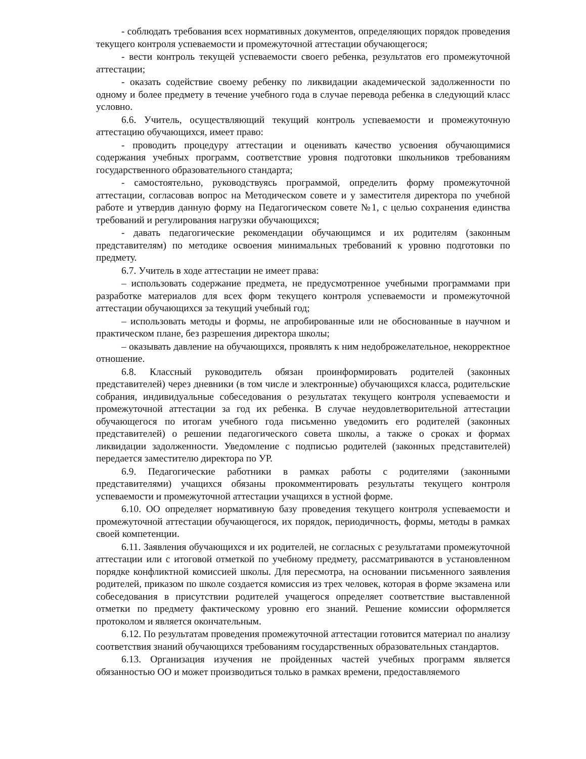- соблюдать требования всех нормативных документов, определяющих порядок проведения текущего контроля успеваемости и промежуточной аттестации обучающегося;
- вести контроль текущей успеваемости своего ребенка, результатов его промежуточной аттестации;
- оказать содействие своему ребенку по ликвидации академической задолженности по одному и более предмету в течение учебного года в случае перевода ребенка в следующий класс условно.
6.6. Учитель, осуществляющий текущий контроль успеваемости и промежуточную аттестацию обучающихся, имеет право:
- проводить процедуру аттестации и оценивать качество усвоения обучающимися содержания учебных программ, соответствие уровня подготовки школьников требованиям государственного образовательного стандарта;
- самостоятельно, руководствуясь программой, определить форму промежуточной аттестации, согласовав вопрос на Методическом совете и у заместителя директора по учебной работе и утвердив данную форму на Педагогическом совете №1, с целью сохранения единства требований и регулирования нагрузки обучающихся;
- давать педагогические рекомендации обучающимся и их родителям (законным представителям) по методике освоения минимальных требований к уровню подготовки по предмету.
6.7. Учитель в ходе аттестации не имеет права:
– использовать содержание предмета, не предусмотренное учебными программами при разработке материалов для всех форм текущего контроля успеваемости и промежуточной аттестации обучающихся за текущий учебный год;
– использовать методы и формы, не апробированные или не обоснованные в научном и практическом плане, без разрешения директора школы;
– оказывать давление на обучающихся, проявлять к ним недоброжелательное, некорректное отношение.
6.8. Классный руководитель обязан проинформировать родителей (законных представителей) через дневники (в том числе и электронные) обучающихся класса, родительские собрания, индивидуальные собеседования о результатах текущего контроля успеваемости и промежуточной аттестации за год их ребенка. В случае неудовлетворительной аттестации обучающегося по итогам учебного года письменно уведомить его родителей (законных представителей) о решении педагогического совета школы, а также о сроках и формах ликвидации задолженности. Уведомление с подписью родителей (законных представителей) передается заместителю директора по УР.
6.9. Педагогические работники в рамках работы с родителями (законными представителями) учащихся обязаны прокомментировать результаты текущего контроля успеваемости и промежуточной аттестации учащихся в устной форме.
6.10. ОО определяет нормативную базу проведения текущего контроля успеваемости и промежуточной аттестации обучающегося, их порядок, периодичность, формы, методы в рамках своей компетенции.
6.11. Заявления обучающихся и их родителей, не согласных с результатами промежуточной аттестации или с итоговой отметкой по учебному предмету, рассматриваются в установленном порядке конфликтной комиссией школы. Для пересмотра, на основании письменного заявления родителей, приказом по школе создается комиссия из трех человек, которая в форме экзамена или собеседования в присутствии родителей учащегося определяет соответствие выставленной отметки по предмету фактическому уровню его знаний. Решение комиссии оформляется протоколом и является окончательным.
6.12. По результатам проведения промежуточной аттестации готовится материал по анализу соответствия знаний обучающихся требованиям государственных образовательных стандартов.
6.13. Организация изучения не пройденных частей учебных программ является обязанностью ОО и может производиться только в рамках времени, предоставляемого